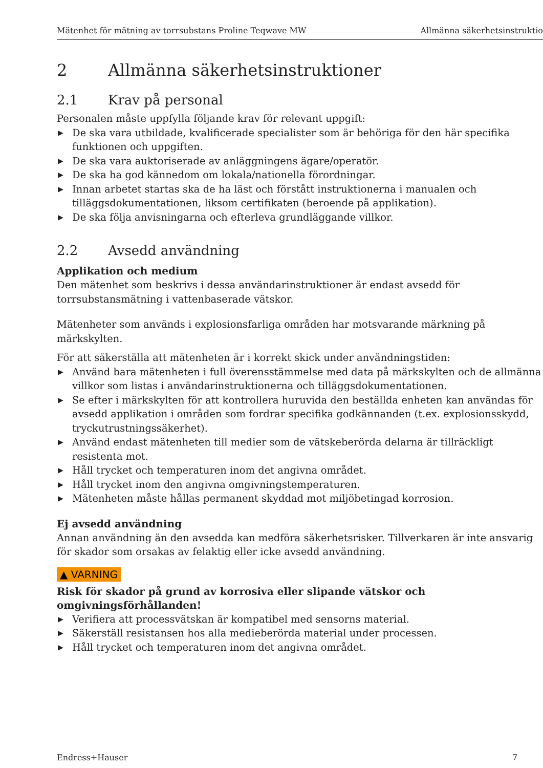Mätenhet för mätning av torrsubstans Proline Teqwave MW Allmänna säkerhetsinstruktio
2 Allmänna säkerhetsinstruktioner
2.1 Krav på personal
Personalen måste uppfylla följande krav för relevant uppgift:
▶ De ska vara utbildade, kvalificerade specialister som är behöriga för den här specifika funktionen och uppgiften.
▶ De ska vara auktoriserade av anläggningens ägare/operatör.
▶ De ska ha god kännedom om lokala/nationella förordningar.
▶ Innan arbetet startas ska de ha läst och förstått instruktionerna i manualen och tilläggsdokumentationen, liksom certifikaten (beroende på applikation).
▶ De ska följa anvisningarna och efterleva grundläggande villkor.
2.2 Avsedd användning
Applikation och medium
Den mätenhet som beskrivs i dessa användarinstruktioner är endast avsedd för torrsubstansmätning i vattenbaserade vätskor.
Mätenheter som används i explosionsfarliga områden har motsvarande märkning på märkskylten.
För att säkerställa att mätenheten är i korrekt skick under användningstiden:
▶ Använd bara mätenheten i full överensstämmelse med data på märkskylten och de allmänna villkor som listas i användarinstruktionerna och tilläggsdokumentationen.
▶ Se efter i märkskylten för att kontrollera huruvida den beställda enheten kan användas för avsedd applikation i områden som fordrar specifika godkännanden (t.ex. explosionsskydd, tryckutrustningssäkerhet).
▶ Använd endast mätenheten till medier som de vätskeberörda delarna är tillräckligt resistenta mot.
▶ Håll trycket och temperaturen inom det angivna området.
▶ Håll trycket inom den angivna omgivningstemperaturen.
▶ Mätenheten måste hållas permanent skyddad mot miljöbetingad korrosion.
Ej avsedd användning
Annan användning än den avsedda kan medföra säkerhetsrisker. Tillverkaren är inte ansvarig för skador som orsakas av felaktig eller icke avsedd användning.
▲ VARNING
Risk för skador på grund av korrosiva eller slipande vätskor och
omgivningsförhållanden!
▶ Verifiera att processvätskan är kompatibel med sensorns material.
▶ Säkerställ resistansen hos alla medieberörda material under processen.
▶ Håll trycket och temperaturen inom det angivna området.
Endress+Hauser 7